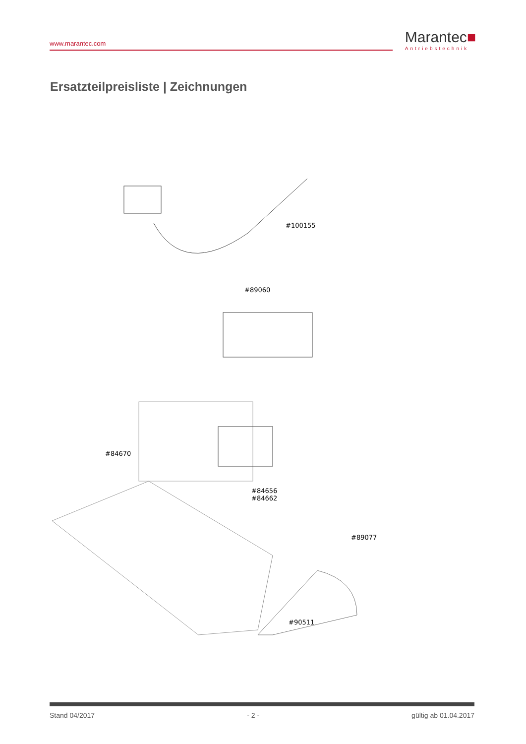www.marantec.com
Marantec■
Antriebstechnik
Ersatzteilpreisliste | Zeichnungen
#100155
#89060
#84670
#84656
#84662
#89077
#90511
Stand 04/2017 - 2 - gültig ab 01.04.2017